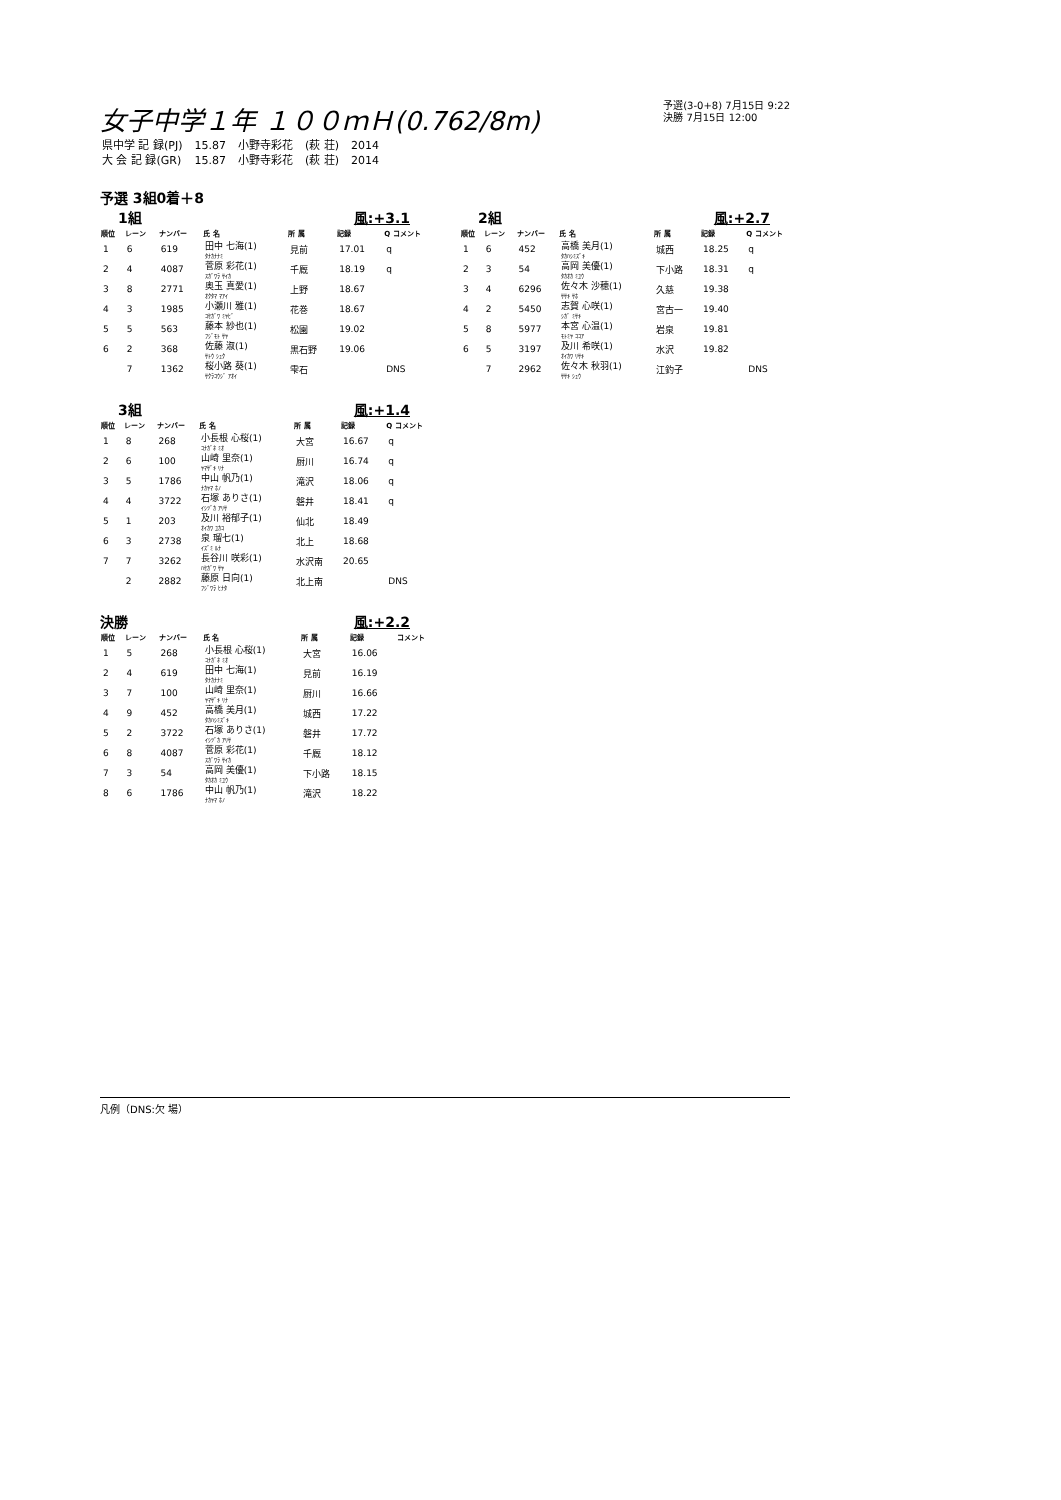女子中学１年 １００ｍＨ(0.762/8m)
予選(3-0+8) 7月15日 9:22
決勝 7月15日 12:00
| 県中学 記 録(PJ) | 15.87 | 小野寺彩花 | (萩 荘) | 2014 |
| 大 会 記 録(GR) | 15.87 | 小野寺彩花 | (萩 荘) | 2014 |
予選 3組0着＋8
1組 風:+3.1
| 順位 | レーン | ナンバー | 氏 名 | 所 属 | 記録 | Q コメント |
| --- | --- | --- | --- | --- | --- | --- |
| 1 | 6 | 619 | 田中 七海(1) ﾀﾅｶﾅﾅﾐ | 見前 | 17.01 | q |
| 2 | 4 | 4087 | 菅原 彩花(1) ｽｶﾞﾜﾗ ｻｲｶ | 千厩 | 18.19 | q |
| 3 | 8 | 2771 | 奥玉 真愛(1) ｵｸﾀﾏ ﾏｱｲ | 上野 | 18.67 | |
| 4 | 3 | 1985 | 小瀬川 雅(1) ｺｾｶﾞﾜ ﾐﾔﾋﾞ | 花巻 | 18.67 | |
| 5 | 5 | 563 | 藤本 紗也(1) ﾌｼﾞﾓﾄ ｻﾔ | 松園 | 19.02 | |
| 6 | 2 | 368 | 佐藤 淑(1) ｻﾄｳ ｼｭｸ | 黒石野 | 19.06 | |
| | 7 | 1362 | 桜小路 葵(1) ｻｸﾗｺｳｼﾞ ｱｵｲ | 雫石 | | DNS |
2組 風:+2.7
| 順位 | レーン | ナンバー | 氏 名 | 所 属 | 記録 | Q コメント |
| --- | --- | --- | --- | --- | --- | --- |
| 1 | 6 | 452 | 高橋 美月(1) ﾀｶﾊｼﾐｽﾞｷ | 城西 | 18.25 | q |
| 2 | 3 | 54 | 高岡 美優(1) ﾀｶｵｶ ﾐﾕｳ | 下小路 | 18.31 | q |
| 3 | 4 | 6296 | 佐々木 沙穂(1) ｻｻｷ ｻﾎ | 久慈 | 19.38 | |
| 4 | 2 | 5450 | 志賀 心咲(1) ｼｶﾞ ﾐｻｷ | 宮古一 | 19.40 | |
| 5 | 8 | 5977 | 本宮 心温(1) ﾓﾄﾐﾔ ｺｺｱ | 岩泉 | 19.81 | |
| 6 | 5 | 3197 | 及川 希咲(1) ｵｲｶﾜ ﾘｻｷ | 水沢 | 19.82 | |
| | 7 | 2962 | 佐々木 秋羽(1) ｻｻｷ ｼｭｳ | 江釣子 | | DNS |
3組 風:+1.4
| 順位 | レーン | ナンバー | 氏 名 | 所 属 | 記録 | Q コメント |
| --- | --- | --- | --- | --- | --- | --- |
| 1 | 8 | 268 | 小長根 心桜(1) ｺﾅｶﾞﾈ ﾐｵ | 大宮 | 16.67 | q |
| 2 | 6 | 100 | 山崎 里奈(1) ﾔﾏｻﾞｷ ﾘﾅ | 厨川 | 16.74 | q |
| 3 | 5 | 1786 | 中山 帆乃(1) ﾅｶﾔﾏ ﾎﾉ | 滝沢 | 18.06 | q |
| 4 | 4 | 3722 | 石塚 ありさ(1) ｲｼﾂﾞｶ ｱﾘｻ | 磐井 | 18.41 | q |
| 5 | 1 | 203 | 及川 裕郁子(1) ｵｲｶﾜ ﾕｶｺ | 仙北 | 18.49 | |
| 6 | 3 | 2738 | 泉 瑠七(1) ｲｽﾞﾐ ﾙﾅ | 北上 | 18.68 | |
| 7 | 7 | 3262 | 長谷川 咲彩(1) ﾊｾｶﾞﾜ ｻﾔ | 水沢南 | 20.65 | |
| | 2 | 2882 | 藤原 日向(1) ﾌｼﾞﾜﾗ ﾋﾅﾀ | 北上南 | | DNS |
決勝 風:+2.2
| 順位 | レーン | ナンバー | 氏 名 | 所 属 | 記録 | コメント |
| --- | --- | --- | --- | --- | --- | --- |
| 1 | 5 | 268 | 小長根 心桜(1) ｺﾅｶﾞﾈ ﾐｵ | 大宮 | 16.06 | |
| 2 | 4 | 619 | 田中 七海(1) ﾀﾅｶﾅﾅﾐ | 見前 | 16.19 | |
| 3 | 7 | 100 | 山崎 里奈(1) ﾔﾏｻﾞｷ ﾘﾅ | 厨川 | 16.66 | |
| 4 | 9 | 452 | 高橋 美月(1) ﾀｶﾊｼﾐｽﾞｷ | 城西 | 17.22 | |
| 5 | 2 | 3722 | 石塚 ありさ(1) ｲｼﾂﾞｶ ｱﾘｻ | 磐井 | 17.72 | |
| 6 | 8 | 4087 | 菅原 彩花(1) ｽｶﾞﾜﾗ ｻｲｶ | 千厩 | 18.12 | |
| 7 | 3 | 54 | 高岡 美優(1) ﾀｶｵｶ ﾐﾕｳ | 下小路 | 18.15 | |
| 8 | 6 | 1786 | 中山 帆乃(1) ﾅｶﾔﾏ ﾎﾉ | 滝沢 | 18.22 | |
凡例（DNS:欠 場）